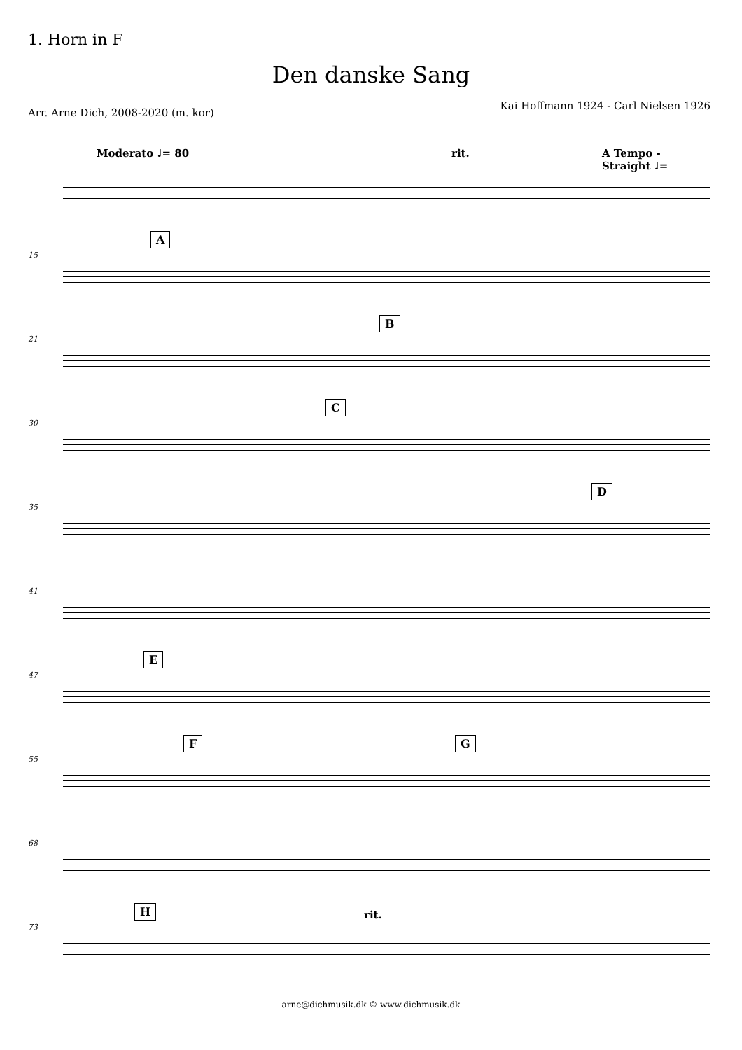1. Horn in F
Den danske Sang
Arr. Arne Dich, 2008-2020 (m. kor)
Kai Hoffmann 1924 - Carl Nielsen 1926
Moderato ♩= 80 rit. A Tempo - Straight ♩=
15
A
21
B
30
C
35
D
41
47
E
55
F G
68
73
H rit.
arne@dichmusik.dk © www.dichmusik.dk